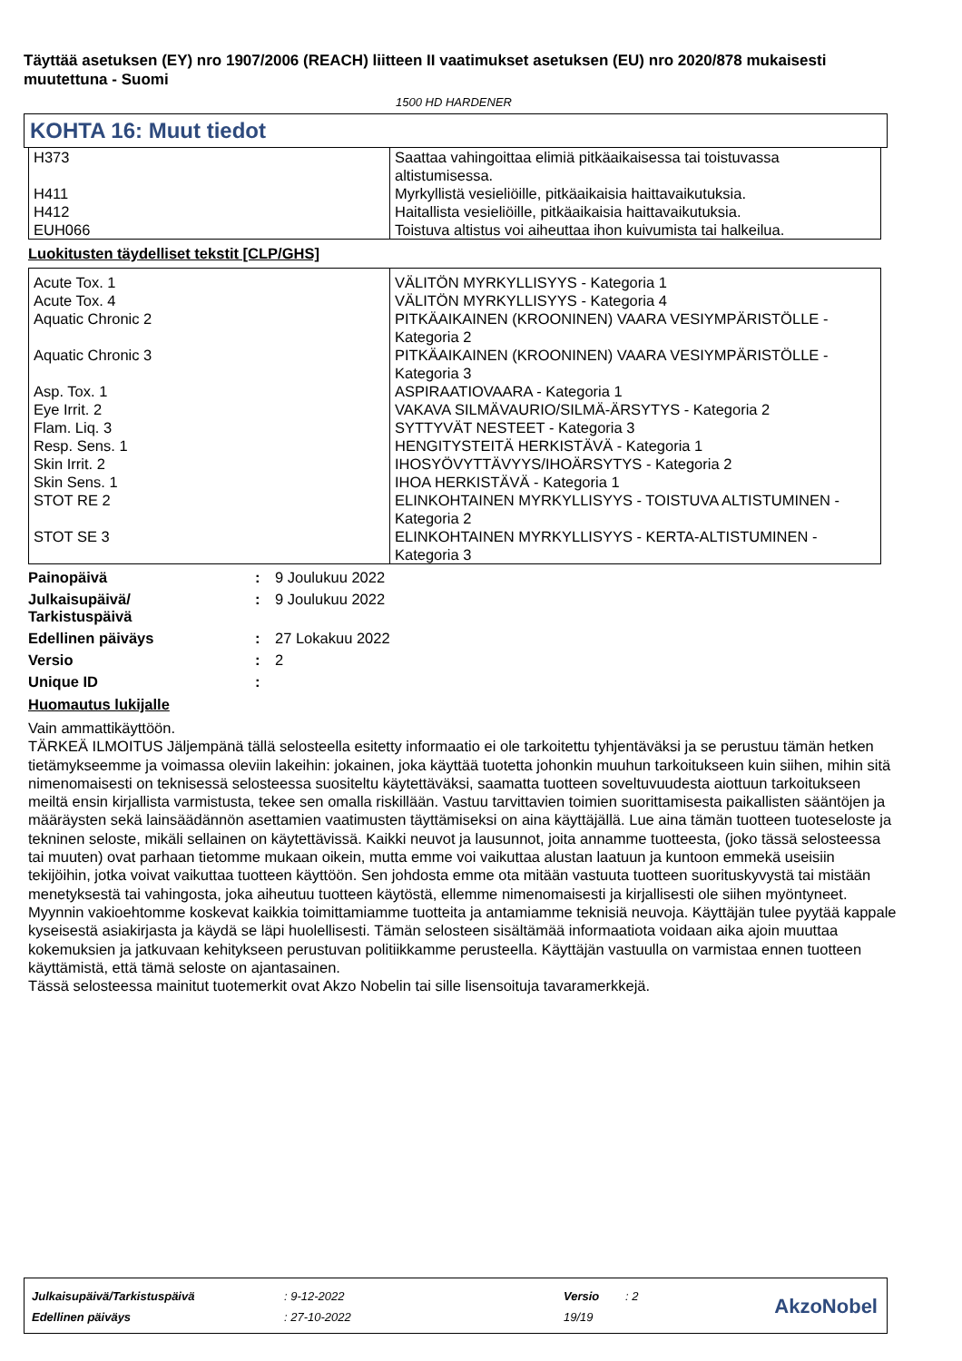Täyttää asetuksen (EY) nro 1907/2006 (REACH) liitteen II vaatimukset asetuksen (EU) nro 2020/878 mukaisesti muutettuna - Suomi
1500 HD HARDENER
KOHTA 16: Muut tiedot
| H373 | Saattaa vahingoittaa elimiä pitkäaikaisessa tai toistuvassa altistumisessa. |
| H411 | Myrkyllistä vesieliöille, pitkäaikaisia haittavaikutuksia. |
| H412 | Haitallista vesieliöille, pitkäaikaisia haittavaikutuksia. |
| EUH066 | Toistuva altistus voi aiheuttaa ihon kuivumista tai halkeilua. |
Luokitusten täydelliset tekstit [CLP/GHS]
| Acute Tox. 1 | VÄLITÖN MYRKYLLISYYS - Kategoria 1 |
| Acute Tox. 4 | VÄLITÖN MYRKYLLISYYS - Kategoria 4 |
| Aquatic Chronic 2 | PITKÄAIKAINEN (KROONINEN) VAARA VESIYMPÄRISTÖLLE - Kategoria 2 |
| Aquatic Chronic 3 | PITKÄAIKAINEN (KROONINEN) VAARA VESIYMPÄRISTÖLLE - Kategoria 3 |
| Asp. Tox. 1 | ASPIRAATIOVAARA - Kategoria 1 |
| Eye Irrit. 2 | VAKAVA SILMÄVAURIO/SILMÄ-ÄRSYTYS - Kategoria 2 |
| Flam. Liq. 3 | SYTTYVÄT NESTEET - Kategoria 3 |
| Resp. Sens. 1 | HENGITYSTEITÄ HERKISTÄVÄ - Kategoria 1 |
| Skin Irrit. 2 | IHOSYÖVYTTÄVYYS/IHOÄRSYTYS - Kategoria 2 |
| Skin Sens. 1 | IHOA HERKISTÄVÄ - Kategoria 1 |
| STOT RE 2 | ELINKOHTAINEN MYRKYLLISYYS - TOISTUVA ALTISTUMINEN - Kategoria 2 |
| STOT SE 3 | ELINKOHTAINEN MYRKYLLISYYS - KERTA-ALTISTUMINEN - Kategoria 3 |
Painopäivä: 9 Joulukuu 2022
Julkaisupäivä/
Tarkistuspäivä: 9 Joulukuu 2022
Edellinen päiväys: 27 Lokakuu 2022
Versio: 2
Unique ID:
Huomautus lukijalle
Vain ammattikäyttöön.
TÄRKEÄ ILMOITUS Jäljempänä tällä selosteella esitetty informaatio ei ole tarkoitettu tyhjentäväksi ja se perustuu tämän hetken tietämykseemme ja voimassa oleviin lakeihin: jokainen, joka käyttää tuotetta johonkin muuhun tarkoitukseen kuin siihen, mihin sitä nimenomaisesti on teknisessä selosteessa suositeltu käytettäväksi, saamatta tuotteen soveltuvuudesta aiottuun tarkoitukseen meiltä ensin kirjallista varmistusta, tekee sen omalla riskillään. Vastuu tarvittavien toimien suorittamisesta paikallisten sääntöjen ja määräysten sekä lainsäädännön asettamien vaatimusten täyttämiseksi on aina käyttäjällä. Lue aina tämän tuotteen tuoteseloste ja tekninen seloste, mikäli sellainen on käytettävissä. Kaikki neuvot ja lausunnot, joita annamme tuotteesta, (joko tässä selosteessa tai muuten) ovat parhaan tietomme mukaan oikein, mutta emme voi vaikuttaa alustan laatuun ja kuntoon emmekä useisiin tekijöihin, jotka voivat vaikuttaa tuotteen käyttöön. Sen johdosta emme ota mitään vastuuta tuotteen suorituskyvystä tai mistään menetyksestä tai vahingosta, joka aiheutuu tuotteen käytöstä, ellemme nimenomaisesti ja kirjallisesti ole siihen myöntyneet. Myynnin vakioehtomme koskevat kaikkia toimittamiamme tuotteita ja antamiamme teknisiä neuvoja. Käyttäjän tulee pyytää kappale kyseisestä asiakirjasta ja käydä se läpi huolellisesti. Tämän selosteen sisältämää informaatiota voidaan aika ajoin muuttaa kokemuksien ja jatkuvaan kehitykseen perustuvan politiikkamme perusteella. Käyttäjän vastuulla on varmistaa ennen tuotteen käyttämistä, että tämä seloste on ajantasainen.
Tässä selosteessa mainitut tuotemerkit ovat Akzo Nobelin tai sille lisensoituja tavaramerkkejä.
| Julkaisupäivä/Tarkistuspäivä | : 9-12-2022 | Versio | : 2 |
| Edellinen päiväys | : 27-10-2022 | 19/19 | |
AkzoNobel